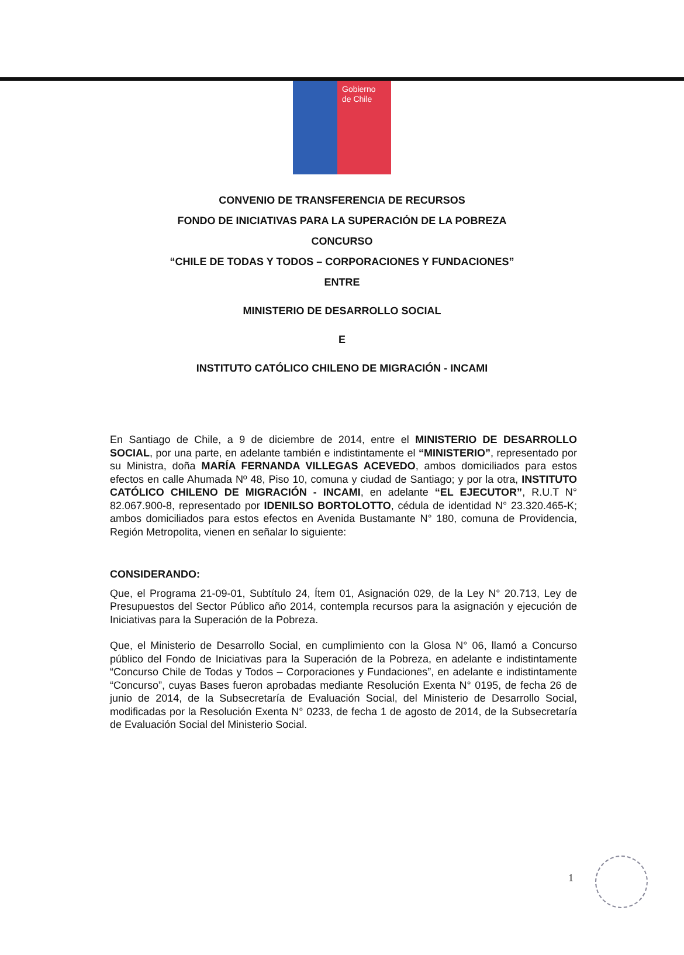Gobierno
de Chile
CONVENIO DE TRANSFERENCIA DE RECURSOS
FONDO DE INICIATIVAS PARA LA SUPERACIÓN DE LA POBREZA
CONCURSO
“CHILE DE TODAS Y TODOS – CORPORACIONES Y FUNDACIONES”
ENTRE
MINISTERIO DE DESARROLLO SOCIAL
E
INSTITUTO CATÓLICO CHILENO DE MIGRACIÓN - INCAMI
En Santiago de Chile, a 9 de diciembre de 2014, entre el MINISTERIO DE DESARROLLO SOCIAL, por una parte, en adelante también e indistintamente el “MINISTERIO”, representado por su Ministra, doña MARÍA FERNANDA VILLEGAS ACEVEDO, ambos domiciliados para estos efectos en calle Ahumada Nº 48, Piso 10, comuna y ciudad de Santiago; y por la otra, INSTITUTO CATÓLICO CHILENO DE MIGRACIÓN - INCAMI, en adelante “EL EJECUTOR”, R.U.T N° 82.067.900-8, representado por IDENILSO BORTOLOTTO, cédula de identidad N° 23.320.465-K; ambos domiciliados para estos efectos en Avenida Bustamante N° 180, comuna de Providencia, Región Metropolita, vienen en señalar lo siguiente:
CONSIDERANDO:
Que, el Programa 21-09-01, Subtítulo 24, Ítem 01, Asignación 029, de la Ley N° 20.713, Ley de Presupuestos del Sector Público año 2014, contempla recursos para la asignación y ejecución de Iniciativas para la Superación de la Pobreza.
Que, el Ministerio de Desarrollo Social, en cumplimiento con la Glosa N° 06, llamó a Concurso público del Fondo de Iniciativas para la Superación de la Pobreza, en adelante e indistintamente “Concurso Chile de Todas y Todos – Corporaciones y Fundaciones”, en adelante e indistintamente “Concurso”, cuyas Bases fueron aprobadas mediante Resolución Exenta N° 0195, de fecha 26 de junio de 2014, de la Subsecretaría de Evaluación Social, del Ministerio de Desarrollo Social, modificadas por la Resolución Exenta N° 0233, de fecha 1 de agosto de 2014, de la Subsecretaría de Evaluación Social del Ministerio Social.
1